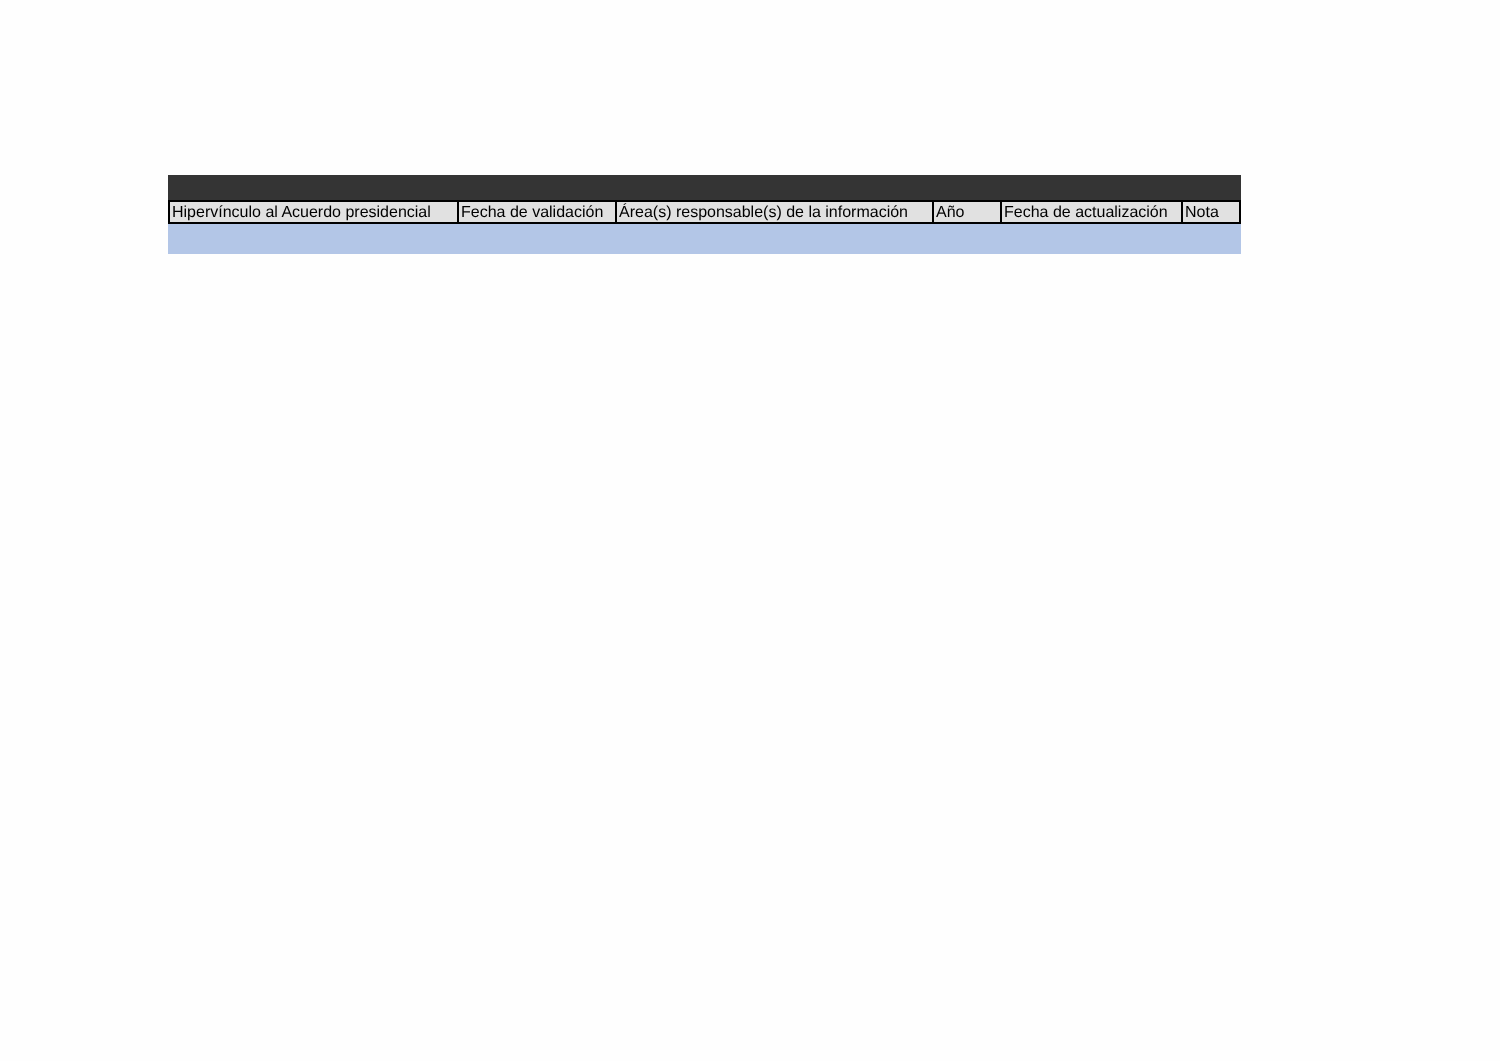| Hipervínculo al Acuerdo presidencial | Fecha de validación | Área(s) responsable(s) de la información | Año | Fecha de actualización | Nota |
| --- | --- | --- | --- | --- | --- |